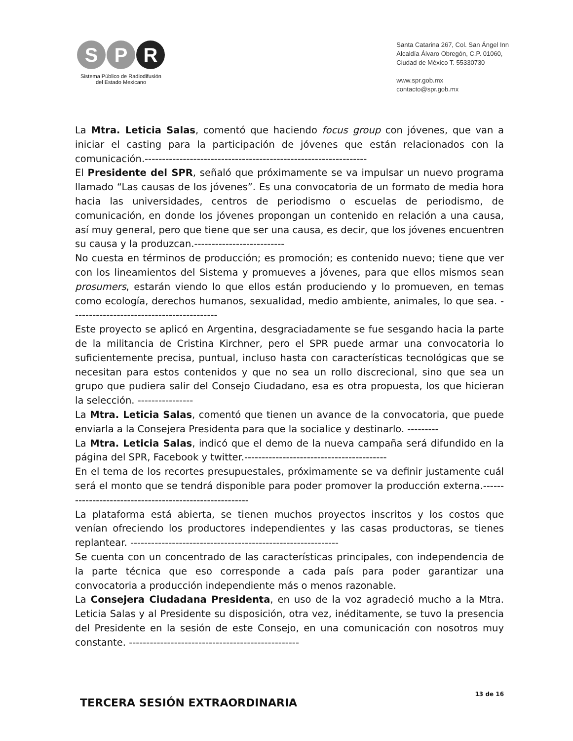S P R
Sistema Público de Radiodifusión
del Estado Mexicano
Santa Catarina 267, Col. San Ángel Inn
Alcaldía Álvaro Obregón, C.P. 01060,
Ciudad de México T. 55330730
www.spr.gob.mx
contacto@spr.gob.mx
La Mtra. Leticia Salas, comentó que haciendo focus group con jóvenes, que van a iniciar el casting para la participación de jóvenes que están relacionados con la comunicación.----------------------------------------------------------------
El Presidente del SPR, señaló que próximamente se va impulsar un nuevo programa llamado “Las causas de los jóvenes”. Es una convocatoria de un formato de media hora hacia las universidades, centros de periodismo o escuelas de periodismo, de comunicación, en donde los jóvenes propongan un contenido en relación a una causa, así muy general, pero que tiene que ser una causa, es decir, que los jóvenes encuentren su causa y la produzcan.--------------------------
No cuesta en términos de producción; es promoción; es contenido nuevo; tiene que ver con los lineamientos del Sistema y promueves a jóvenes, para que ellos mismos sean prosumers, estarán viendo lo que ellos están produciendo y lo promueven, en temas como ecología, derechos humanos, sexualidad, medio ambiente, animales, lo que sea. ------------------------------------------
Este proyecto se aplicó en Argentina, desgraciadamente se fue sesgando hacia la parte de la militancia de Cristina Kirchner, pero el SPR puede armar una convocatoria lo suficientemente precisa, puntual, incluso hasta con características tecnológicas que se necesitan para estos contenidos y que no sea un rollo discrecional, sino que sea un grupo que pudiera salir del Consejo Ciudadano, esa es otra propuesta, los que hicieran la selección. ----------------
La Mtra. Leticia Salas, comentó que tienen un avance de la convocatoria, que puede enviarla a la Consejera Presidenta para que la socialice y destinarlo. ---------
La Mtra. Leticia Salas, indicó que el demo de la nueva campaña será difundido en la página del SPR, Facebook y twitter.-----------------------------------------
En el tema de los recortes presupuestales, próximamente se va definir justamente cuál será el monto que se tendrá disponible para poder promover la producción externa.--------------------------------------------------------
La plataforma está abierta, se tienen muchos proyectos inscritos y los costos que venían ofreciendo los productores independientes y las casas productoras, se tienes replantear. ------------------------------------------------------------
Se cuenta con un concentrado de las características principales, con independencia de la parte técnica que eso corresponde a cada país para poder garantizar una convocatoria a producción independiente más o menos razonable.
La Consejera Ciudadana Presidenta, en uso de la voz agradeció mucho a la Mtra. Leticia Salas y al Presidente su disposición, otra vez, inéditamente, se tuvo la presencia del Presidente en la sesión de este Consejo, en una comunicación con nosotros muy constante. -------------------------------------------------
TERCERA SESIÓN EXTRAORDINARIA
13 de 16